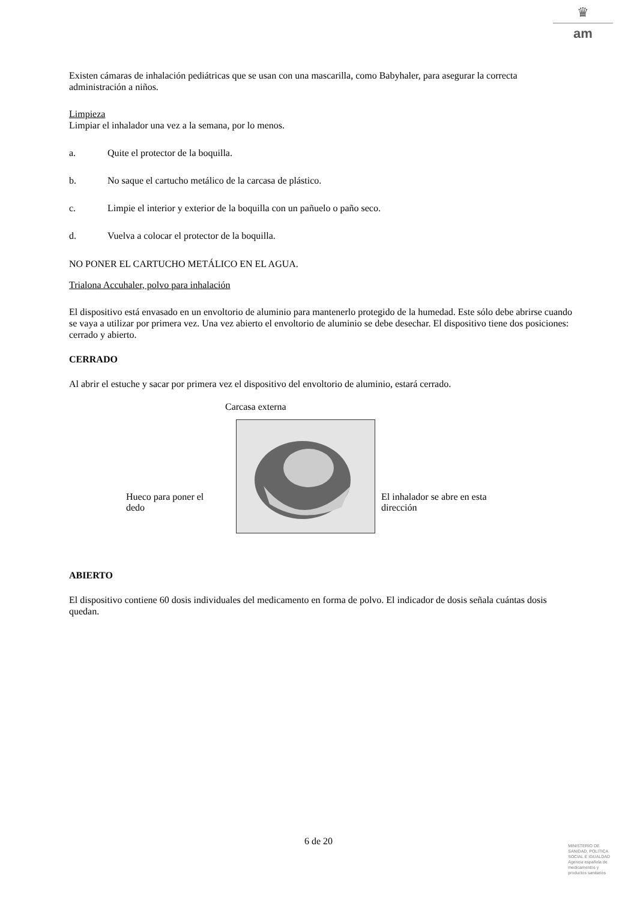♛
am
Existen cámaras de inhalación pediátricas que se usan con una mascarilla, como Babyhaler, para asegurar la correcta administración a niños.
Limpieza
Limpiar el inhalador una vez a la semana, por lo menos.
a. Quite el protector de la boquilla.
b. No saque el cartucho metálico de la carcasa de plástico.
c. Limpie el interior y exterior de la boquilla con un pañuelo o paño seco.
d. Vuelva a colocar el protector de la boquilla.
NO PONER EL CARTUCHO METÁLICO EN EL AGUA.
Trialona Accuhaler, polvo para inhalación
El dispositivo está envasado en un envoltorio de aluminio para mantenerlo protegido de la humedad. Este sólo debe abrirse cuando se vaya a utilizar por primera vez. Una vez abierto el envoltorio de aluminio se debe desechar. El dispositivo tiene dos posiciones: cerrado y abierto.
CERRADO
Al abrir el estuche y sacar por primera vez el dispositivo del envoltorio de aluminio, estará cerrado.
Carcasa externa
Hueco para poner el dedo
El inhalador se abre en esta dirección
ABIERTO
El dispositivo contiene 60 dosis individuales del medicamento en forma de polvo. El indicador de dosis señala cuántas dosis quedan.
6 de 20
MINISTERIO DE
SANIDAD, POLITICA
SOCIAL E IGUALDAD
Agencia española de
medicamentos y
productos sanitarios